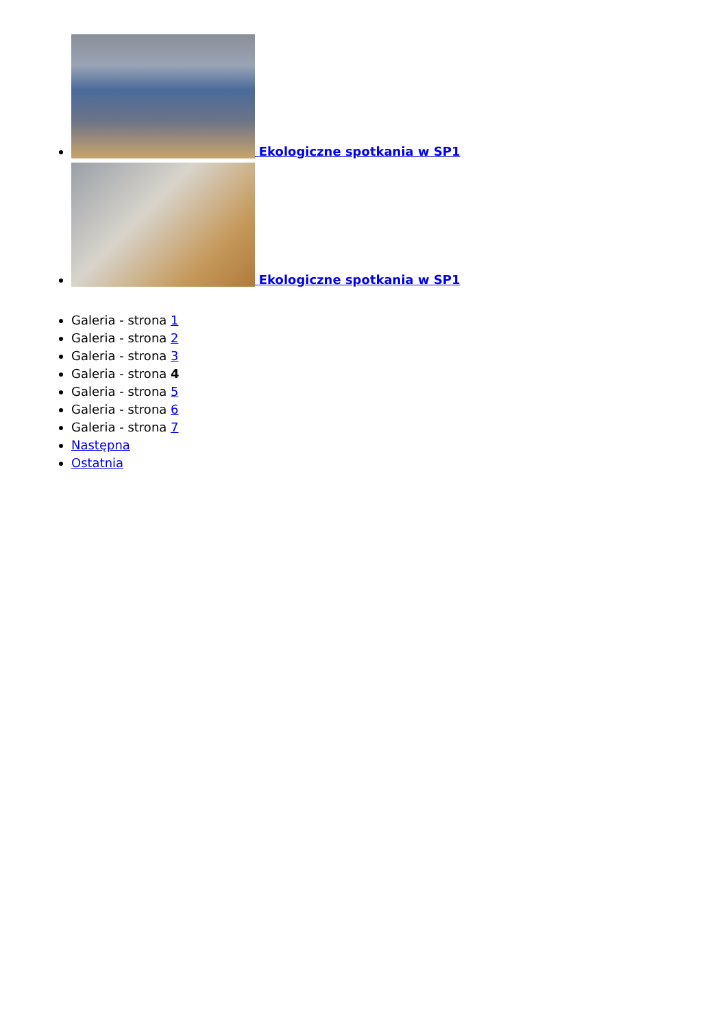Ekologiczne spotkania w SP1
Ekologiczne spotkania w SP1
Galeria - strona 1
Galeria - strona 2
Galeria - strona 3
Galeria - strona 4
Galeria - strona 5
Galeria - strona 6
Galeria - strona 7
Następna
Ostatnia